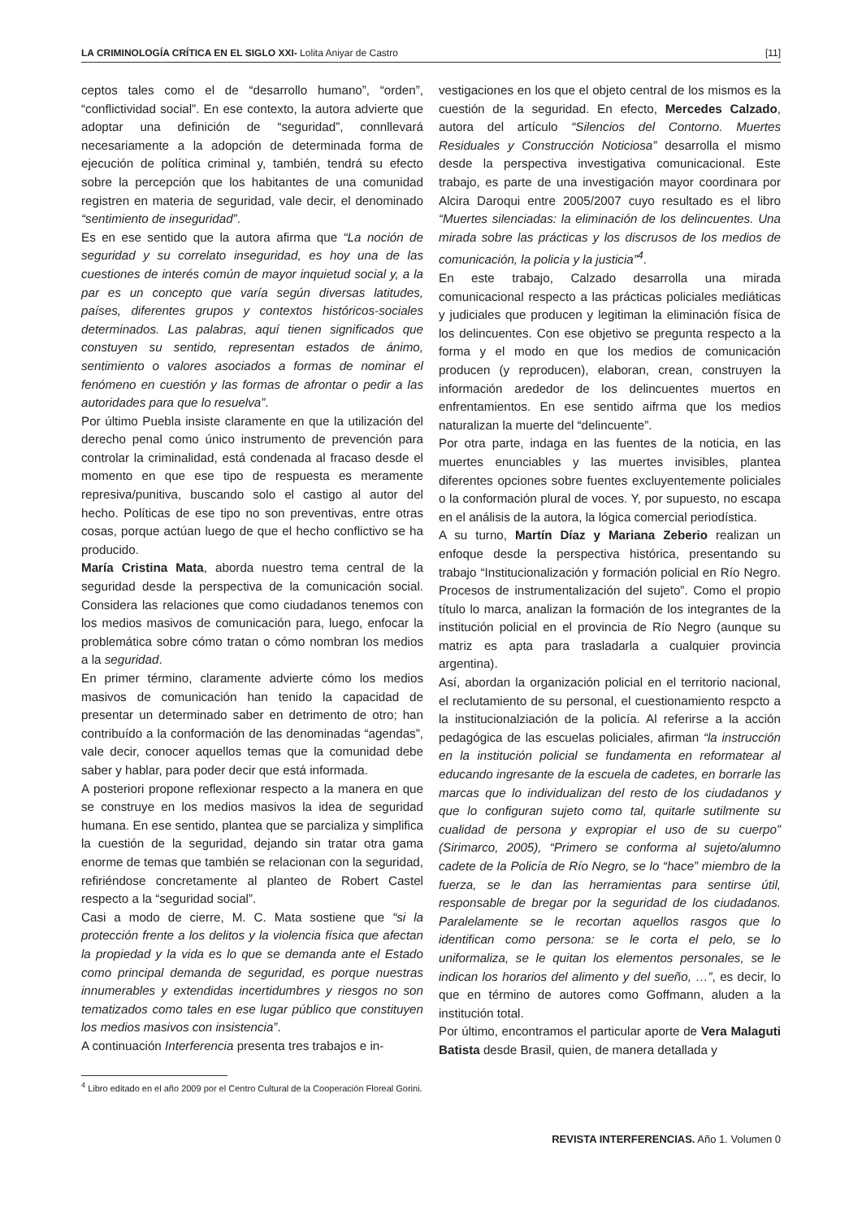LA CRIMINOLOGÍA CRÍTICA EN EL SIGLO XXI- Lolita Aniyar de Castro [11]
ceptos tales como el de “desarrollo humano”, “orden”, “conflictividad social”. En ese contexto, la autora advierte que adoptar una definición de “seguridad”, connllevará necesariamente a la adopción de determinada forma de ejecución de política criminal y, también, tendrá su efecto sobre la percepción que los habitantes de una comunidad registren en materia de seguridad, vale decir, el denominado “sentimiento de inseguridad”.
Es en ese sentido que la autora afirma que “La noción de seguridad y su correlato inseguridad, es hoy una de las cuestiones de interés común de mayor inquietud social y, a la par es un concepto que varía según diversas latitudes, países, diferentes grupos y contextos históricos-sociales determinados. Las palabras, aquí tienen significados que constuyen su sentido, representan estados de ánimo, sentimiento o valores asociados a formas de nominar el fenómeno en cuestión y las formas de afrontar o pedir a las autoridades para que lo resuelva”.
Por último Puebla insiste claramente en que la utilización del derecho penal como único instrumento de prevención para controlar la criminalidad, está condenada al fracaso desde el momento en que ese tipo de respuesta es meramente represiva/punitiva, buscando solo el castigo al autor del hecho. Políticas de ese tipo no son preventivas, entre otras cosas, porque actúan luego de que el hecho conflictivo se ha producido.
María Cristina Mata, aborda nuestro tema central de la seguridad desde la perspectiva de la comunicación social. Considera las relaciones que como ciudadanos tenemos con los medios masivos de comunicación para, luego, enfocar la problemática sobre cómo tratan o cómo nombran los medios a la seguridad.
En primer término, claramente advierte cómo los medios masivos de comunicación han tenido la capacidad de presentar un determinado saber en detrimento de otro; han contribuído a la conformación de las denominadas “agendas”, vale decir, conocer aquellos temas que la comunidad debe saber y hablar, para poder decir que está informada.
A posteriori propone reflexionar respecto a la manera en que se construye en los medios masivos la idea de seguridad humana. En ese sentido, plantea que se parcializa y simplifica la cuestión de la seguridad, dejando sin tratar otra gama enorme de temas que también se relacionan con la seguridad, refiriéndose concretamente al planteo de Robert Castel respecto a la “seguridad social”.
Casi a modo de cierre, M. C. Mata sostiene que “si la protección frente a los delitos y la violencia física que afectan la propiedad y la vida es lo que se demanda ante el Estado como principal demanda de seguridad, es porque nuestras innumerables y extendidas incertidumbres y riesgos no son tematizados como tales en ese lugar público que constituyen los medios masivos con insistencia”.
A continuación Interferencia presenta tres trabajos e in-
vestigaciones en los que el objeto central de los mismos es la cuestión de la seguridad. En efecto, Mercedes Calzado, autora del artículo “Silencios del Contorno. Muertes Residuales y Construcción Noticiosa” desarrolla el mismo desde la perspectiva investigativa comunicacional. Este trabajo, es parte de una investigación mayor coordinara por Alcira Daroqui entre 2005/2007 cuyo resultado es el libro “Muertes silenciadas: la eliminación de los delincuentes. Una mirada sobre las prácticas y los discrusos de los medios de comunicación, la policía y la justicia”<sup>4</sup>.
En este trabajo, Calzado desarrolla una mirada comunicacional respecto a las prácticas policiales mediáticas y judiciales que producen y legitiman la eliminación física de los delincuentes. Con ese objetivo se pregunta respecto a la forma y el modo en que los medios de comunicación producen (y reproducen), elaboran, crean, construyen la información arededor de los delincuentes muertos en enfrentamientos. En ese sentido aifrma que los medios naturalizan la muerte del “delincuente”.
Por otra parte, indaga en las fuentes de la noticia, en las muertes enunciables y las muertes invisibles, plantea diferentes opciones sobre fuentes excluyentemente policiales o la conformación plural de voces. Y, por supuesto, no escapa en el análisis de la autora, la lógica comercial periodística.
A su turno, Martín Díaz y Mariana Zeberio realizan un enfoque desde la perspectiva histórica, presentando su trabajo “Institucionalización y formación policial en Río Negro. Procesos de instrumentalización del sujeto”. Como el propio título lo marca, analizan la formación de los integrantes de la institución policial en el provincia de Río Negro (aunque su matriz es apta para trasladarla a cualquier provincia argentina).
Así, abordan la organización policial en el territorio nacional, el reclutamiento de su personal, el cuestionamiento respcto a la institucionalziación de la policía. Al referirse a la acción pedagógica de las escuelas policiales, afirman “la instrucción en la institución policial se fundamenta en reformatear al educando ingresante de la escuela de cadetes, en borrarle las marcas que lo individualizan del resto de los ciudadanos y que lo configuran sujeto como tal, quitarle sutilmente su cualidad de persona y expropiar el uso de su cuerpo” (Sirimarco, 2005), “Primero se conforma al sujeto/alumno cadete de la Policía de Río Negro, se lo “hace” miembro de la fuerza, se le dan las herramientas para sentirse útil, responsable de bregar por la seguridad de los ciudadanos. Paralelamente se le recortan aquellos rasgos que lo identifican como persona: se le corta el pelo, se lo uniformaliza, se le quitan los elementos personales, se le indican los horarios del alimento y del sueño, …”, es decir, lo que en término de autores como Goffmann, aluden a la institución total.
Por último, encontramos el particular aporte de Vera Malaguti Batista desde Brasil, quien, de manera detallada y
<sup>4</sup> Libro editado en el año 2009 por el Centro Cultural de la Cooperación Floreal Gorini.
REVISTA INTERFERENCIAS. Año 1. Volumen 0